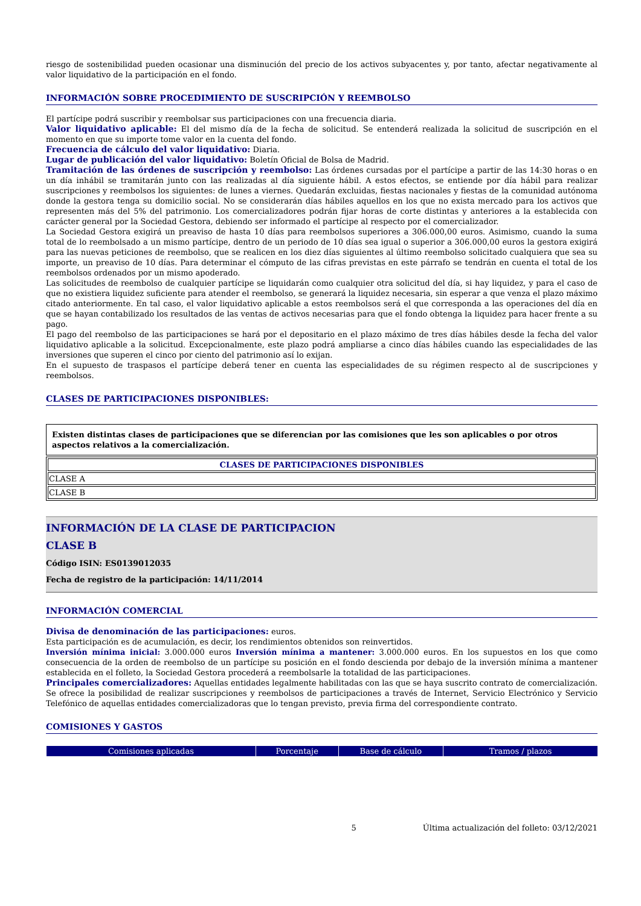riesgo de sostenibilidad pueden ocasionar una disminución del precio de los activos subyacentes y, por tanto, afectar negativamente al valor liquidativo de la participación en el fondo.
INFORMACIÓN SOBRE PROCEDIMIENTO DE SUSCRIPCIÓN Y REEMBOLSO
El partícipe podrá suscribir y reembolsar sus participaciones con una frecuencia diaria.
Valor liquidativo aplicable: El del mismo día de la fecha de solicitud. Se entenderá realizada la solicitud de suscripción en el momento en que su importe tome valor en la cuenta del fondo.
Frecuencia de cálculo del valor liquidativo: Diaria.
Lugar de publicación del valor liquidativo: Boletín Oficial de Bolsa de Madrid.
Tramitación de las órdenes de suscripción y reembolso: Las órdenes cursadas por el partícipe a partir de las 14:30 horas o en un día inhábil se tramitarán junto con las realizadas al día siguiente hábil. A estos efectos, se entiende por día hábil para realizar suscripciones y reembolsos los siguientes: de lunes a viernes. Quedarán excluidas, fiestas nacionales y fiestas de la comunidad autónoma donde la gestora tenga su domicilio social. No se considerarán días hábiles aquellos en los que no exista mercado para los activos que representen más del 5% del patrimonio. Los comercializadores podrán fijar horas de corte distintas y anteriores a la establecida con carácter general por la Sociedad Gestora, debiendo ser informado el partícipe al respecto por el comercializador.
La Sociedad Gestora exigirá un preaviso de hasta 10 días para reembolsos superiores a 306.000,00 euros. Asimismo, cuando la suma total de lo reembolsado a un mismo partícipe, dentro de un periodo de 10 días sea igual o superior a 306.000,00 euros la gestora exigirá para las nuevas peticiones de reembolso, que se realicen en los diez días siguientes al último reembolso solicitado cualquiera que sea su importe, un preaviso de 10 días. Para determinar el cómputo de las cifras previstas en este párrafo se tendrán en cuenta el total de los reembolsos ordenados por un mismo apoderado.
Las solicitudes de reembolso de cualquier partícipe se liquidarán como cualquier otra solicitud del día, si hay liquidez, y para el caso de que no existiera liquidez suficiente para atender el reembolso, se generará la liquidez necesaria, sin esperar a que venza el plazo máximo citado anteriormente. En tal caso, el valor liquidativo aplicable a estos reembolsos será el que corresponda a las operaciones del día en que se hayan contabilizado los resultados de las ventas de activos necesarias para que el fondo obtenga la liquidez para hacer frente a su pago.
El pago del reembolso de las participaciones se hará por el depositario en el plazo máximo de tres días hábiles desde la fecha del valor liquidativo aplicable a la solicitud. Excepcionalmente, este plazo podrá ampliarse a cinco días hábiles cuando las especialidades de las inversiones que superen el cinco por ciento del patrimonio así lo exijan.
En el supuesto de traspasos el partícipe deberá tener en cuenta las especialidades de su régimen respecto al de suscripciones y reembolsos.
CLASES DE PARTICIPACIONES DISPONIBLES:
Existen distintas clases de participaciones que se diferencian por las comisiones que les son aplicables o por otros aspectos relativos a la comercialización.
| CLASES DE PARTICIPACIONES DISPONIBLES |
| --- |
| CLASE A |
| CLASE B |
INFORMACIÓN DE LA CLASE DE PARTICIPACION
CLASE B
Código ISIN: ES0139012035
Fecha de registro de la participación: 14/11/2014
INFORMACIÓN COMERCIAL
Divisa de denominación de las participaciones: euros.
Esta participación es de acumulación, es decir, los rendimientos obtenidos son reinvertidos.
Inversión mínima inicial: 3.000.000 euros Inversión mínima a mantener: 3.000.000 euros. En los supuestos en los que como consecuencia de la orden de reembolso de un partícipe su posición en el fondo descienda por debajo de la inversión mínima a mantener establecida en el folleto, la Sociedad Gestora procederá a reembolsarle la totalidad de las participaciones.
Principales comercializadores: Aquellas entidades legalmente habilitadas con las que se haya suscrito contrato de comercialización. Se ofrece la posibilidad de realizar suscripciones y reembolsos de participaciones a través de Internet, Servicio Electrónico y Servicio Telefónico de aquellas entidades comercializadoras que lo tengan previsto, previa firma del correspondiente contrato.
COMISIONES Y GASTOS
| Comisiones aplicadas | Porcentaje | Base de cálculo | Tramos / plazos |
| --- | --- | --- | --- |
5 Última actualización del folleto: 03/12/2021